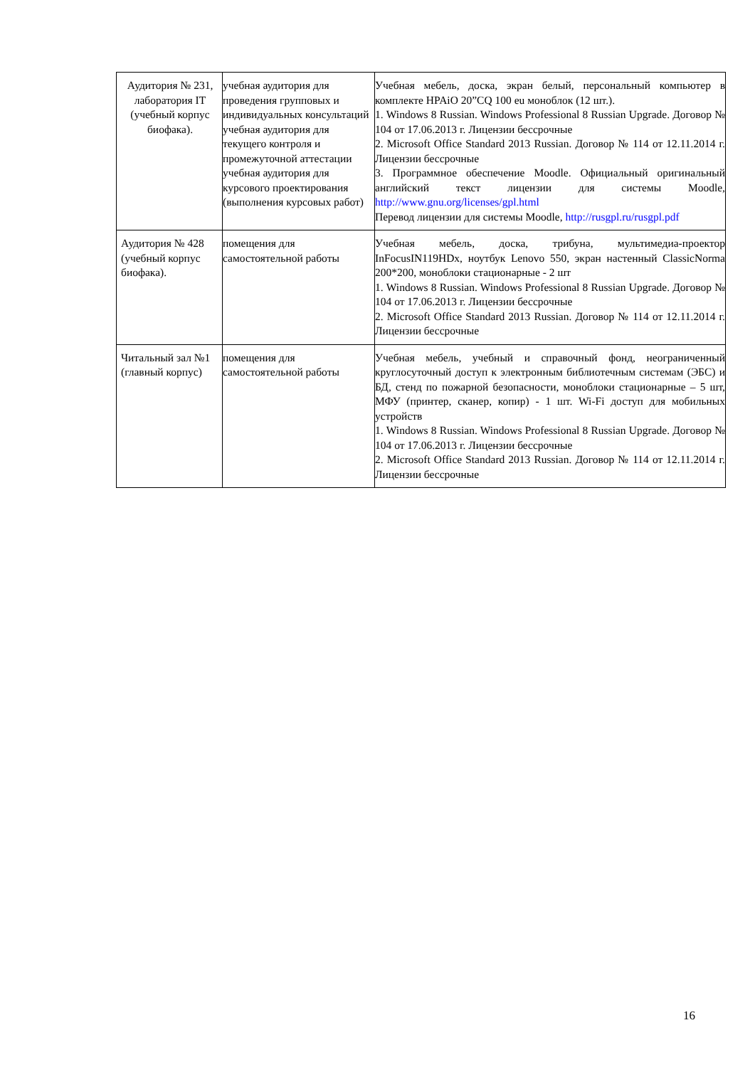| Аудитория № 231, лаборатория IT (учебный корпус биофака). | учебная аудитория для проведения групповых и индивидуальных консультаций учебная аудитория для текущего контроля и промежуточной аттестации учебная аудитория для курсового проектирования (выполнения курсовых работ) | Учебная мебель, доска, экран белый, персональный компьютер в комплекте HPAiO 20”CQ 100 eu моноблок (12 шт.). 1. Windows 8 Russian. Windows Professional 8 Russian Upgrade. Договор № 104 от 17.06.2013 г. Лицензии бессрочные 2. Microsoft Office Standard 2013 Russian. Договор № 114 от 12.11.2014 г. Лицензии бессрочные 3. Программное обеспечение Moodle. Официальный оригинальный английский текст лицензии для системы Moodle, http://www.gnu.org/licenses/gpl.html Перевод лицензии для системы Moodle, http://rusgpl.ru/rusgpl.pdf |
| Аудитория № 428 (учебный корпус биофака). | помещения для самостоятельной работы | Учебная мебель, доска, трибуна, мультимедиа-проектор InFocusIN119HDx, ноутбук Lenovo 550, экран настенный ClassicNorma 200*200, моноблоки стационарные - 2 шт 1. Windows 8 Russian. Windows Professional 8 Russian Upgrade. Договор № 104 от 17.06.2013 г. Лицензии бессрочные 2. Microsoft Office Standard 2013 Russian. Договор № 114 от 12.11.2014 г. Лицензии бессрочные |
| Читальный зал №1 (главный корпус) | помещения для самостоятельной работы | Учебная мебель, учебный и справочный фонд, неограниченный круглосуточный доступ к электронным библиотечным системам (ЭБС) и БД, стенд по пожарной безопасности, моноблоки стационарные – 5 шт, МФУ (принтер, сканер, копир) - 1 шт. Wi-Fi доступ для мобильных устройств 1. Windows 8 Russian. Windows Professional 8 Russian Upgrade. Договор № 104 от 17.06.2013 г. Лицензии бессрочные 2. Microsoft Office Standard 2013 Russian. Договор № 114 от 12.11.2014 г. Лицензии бессрочные |
16